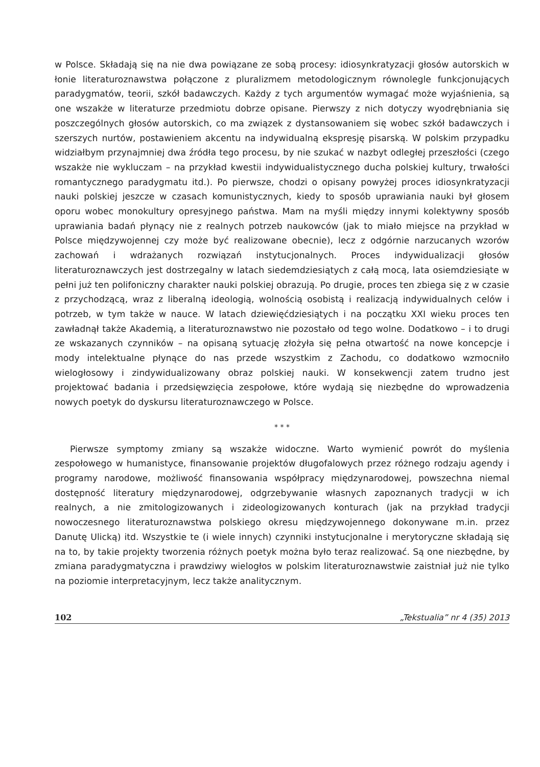w Polsce. Składają się na nie dwa powiązane ze sobą procesy: idiosynkratyzacji głosów autorskich w łonie literaturoznawstwa połączone z pluralizmem metodologicznym równolegle funkcjonujących paradygmatów, teorii, szkół badawczych. Każdy z tych argumentów wymagać może wyjaśnienia, są one wszakże w literaturze przedmiotu dobrze opisane. Pierwszy z nich dotyczy wyodrębniania się poszczególnych głosów autorskich, co ma związek z dystansowaniem się wobec szkół badawczych i szerszych nurtów, postawieniem akcentu na indywidualną ekspresję pisarską. W polskim przypadku widziałbym przynajmniej dwa źródła tego procesu, by nie szukać w nazbyt odległej przeszłości (czego wszakże nie wykluczam – na przykład kwestii indywidualistycznego ducha polskiej kultury, trwałości romantycznego paradygmatu itd.). Po pierwsze, chodzi o opisany powyżej proces idiosynkratyzacji nauki polskiej jeszcze w czasach komunistycznych, kiedy to sposób uprawiania nauki był głosem oporu wobec monokultury opresyjnego państwa. Mam na myśli między innymi kolektywny sposób uprawiania badań płynący nie z realnych potrzeb naukowców (jak to miało miejsce na przykład w Polsce międzywojennej czy może być realizowane obecnie), lecz z odgórnie narzucanych wzorów zachowań i wdrażanych rozwiązań instytucjonalnych. Proces indywidualizacji głosów literaturoznawczych jest dostrzegalny w latach siedemdziesiątych z całą mocą, lata osiemdziesiąte w pełni już ten polifoniczny charakter nauki polskiej obrazują. Po drugie, proces ten zbiega się z w czasie z przychodzącą, wraz z liberalną ideologią, wolnością osobistą i realizacją indywidualnych celów i potrzeb, w tym także w nauce. W latach dziewięćdziesiątych i na początku XXI wieku proces ten zawładnął także Akademią, a literaturoznawstwo nie pozostało od tego wolne. Dodatkowo – i to drugi ze wskazanych czynników – na opisaną sytuację złożyła się pełna otwartość na nowe koncepcje i mody intelektualne płynące do nas przede wszystkim z Zachodu, co dodatkowo wzmocniło wielogłosowy i zindywidualizowany obraz polskiej nauki. W konsekwencji zatem trudno jest projektować badania i przedsięwzięcia zespołowe, które wydają się niezbędne do wprowadzenia nowych poetyk do dyskursu literaturoznawczego w Polsce.
* * *
Pierwsze symptomy zmiany są wszakże widoczne. Warto wymienić powrót do myślenia zespołowego w humanistyce, finansowanie projektów długofalowych przez różnego rodzaju agendy i programy narodowe, możliwość finansowania współpracy międzynarodowej, powszechna niemal dostępność literatury międzynarodowej, odgrzebywanie własnych zapoznanych tradycji w ich realnych, a nie zmitologizowanych i zideologizowanych konturach (jak na przykład tradycji nowoczesnego literaturoznawstwa polskiego okresu międzywojennego dokonywane m.in. przez Danutę Ulicką) itd. Wszystkie te (i wiele innych) czynniki instytucjonalne i merytoryczne składają się na to, by takie projekty tworzenia różnych poetyk można było teraz realizować. Są one niezbędne, by zmiana paradygmatyczna i prawdziwy wielogłos w polskim literaturoznawstwie zaistniał już nie tylko na poziomie interpretacyjnym, lecz także analitycznym.
102 „Tekstualia” nr 4 (35) 2013